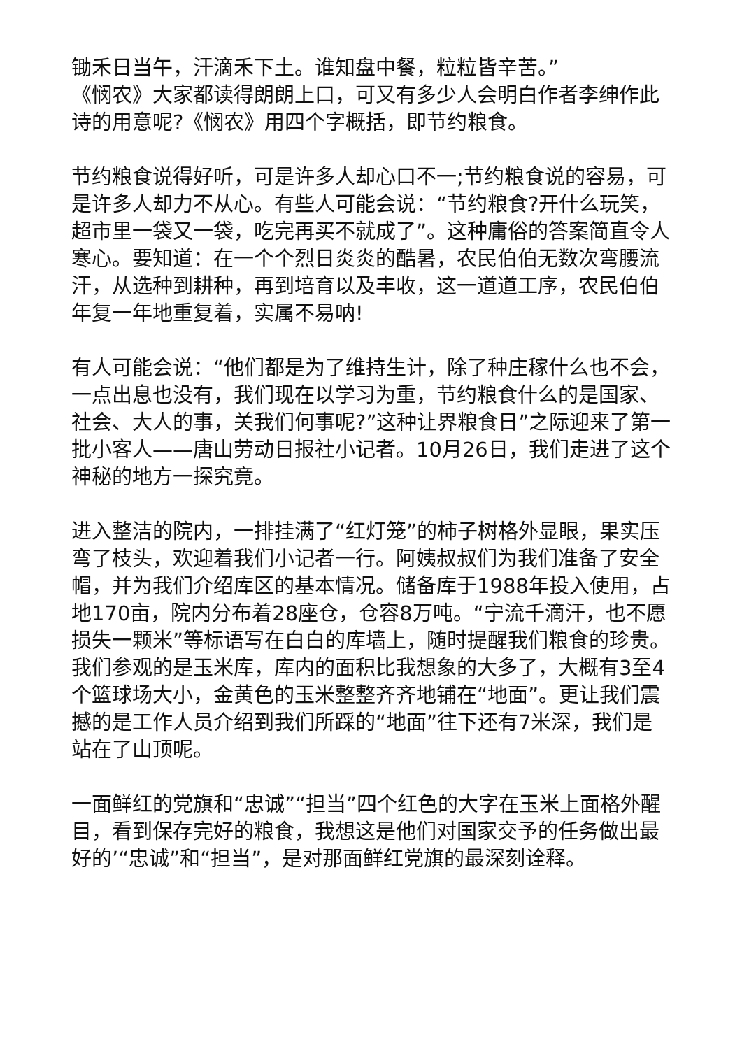锄禾日当午，汗滴禾下土。谁知盘中餐，粒粒皆辛苦。”
《悯农》大家都读得朗朗上口，可又有多少人会明白作者李绅作此诗的用意呢?《悯农》用四个字概括，即节约粮食。
节约粮食说得好听，可是许多人却心口不一;节约粮食说的容易，可是许多人却力不从心。有些人可能会说：“节约粮食?开什么玩笑，超市里一袋又一袋，吃完再买不就成了”。这种庸俗的答案简直令人寒心。要知道：在一个个烈日炎炎的酷暑，农民伯伯无数次弯腰流汗，从选种到耕种，再到培育以及丰收，这一道道工序，农民伯伯年复一年地重复着，实属不易呐!
有人可能会说：“他们都是为了维持生计，除了种庄稼什么也不会，一点出息也没有，我们现在以学习为重，节约粮食什么的是国家、社会、大人的事，关我们何事呢?”这种让界粮食日”之际迎来了第一批小客人——唐山劳动日报社小记者。10月26日，我们走进了这个神秘的地方一探究竟。
进入整洁的院内，一排挂满了“红灯笼”的柿子树格外显眼，果实压弯了枝头，欢迎着我们小记者一行。阿姨叔叔们为我们准备了安全帽，并为我们介绍库区的基本情况。储备库于1988年投入使用，占地170亩，院内分布着28座仓，仓容8万吨。“宁流千滴汗，也不愿损失一颗米”等标语写在白白的库墙上，随时提醒我们粮食的珍贵。我们参观的是玉米库，库内的面积比我想象的大多了，大概有3至4个篮球场大小，金黄色的玉米整整齐齐地铺在“地面”。更让我们震撼的是工作人员介绍到我们所踩的“地面”往下还有7米深，我们是站在了山顶呢。
一面鲜红的党旗和“忠诚”“担当”四个红色的大字在玉米上面格外醒目，看到保存完好的粮食，我想这是他们对国家交予的任务做出最好的’“忠诚”和“担当”，是对那面鲜红党旗的最深刻诠释。